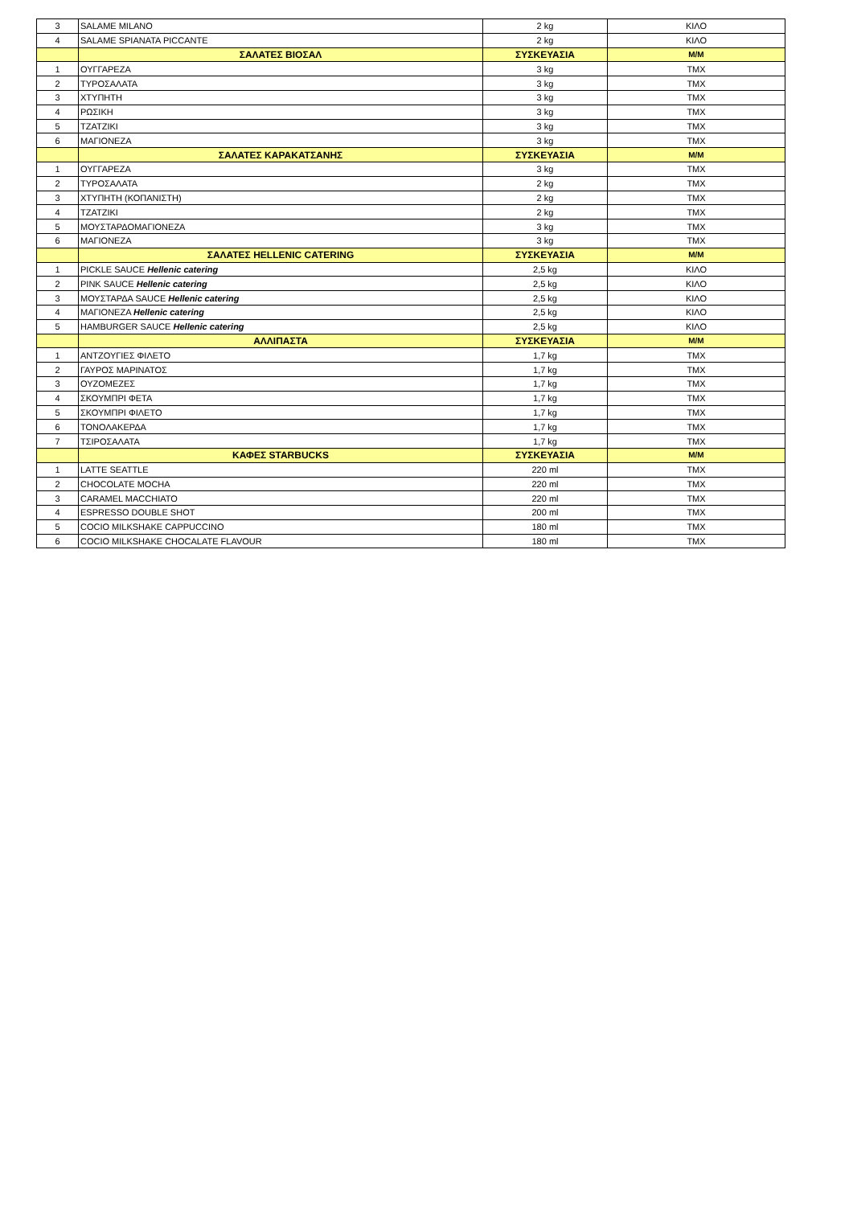| 3 | SALAME MILANO | 2 kg | ΚΙΛΟ |
| 4 | SALAME SPIANATA PICCANTE | 2 kg | ΚΙΛΟ |
| | ΣΑΛΑΤΕΣ ΒΙΟΣΑΛ | ΣΥΣΚΕΥΑΣΙΑ | Μ/Μ |
| 1 | ΟΥΓΓΑΡΕΖΑ | 3 kg | ΤΜΧ |
| 2 | ΤΥΡΟΣΑΛΑΤΑ | 3 kg | ΤΜΧ |
| 3 | ΧΤΥΠΗΤΗ | 3 kg | ΤΜΧ |
| 4 | ΡΩΣΙΚΗ | 3 kg | ΤΜΧ |
| 5 | ΤΖΑΤΖΙΚΙ | 3 kg | ΤΜΧ |
| 6 | ΜΑΓΙΟΝΕΖΑ | 3 kg | ΤΜΧ |
| | ΣΑΛΑΤΕΣ ΚΑΡΑΚΑΤΣΑΝΗΣ | ΣΥΣΚΕΥΑΣΙΑ | Μ/Μ |
| 1 | ΟΥΓΓΑΡΕΖΑ | 3 kg | ΤΜΧ |
| 2 | ΤΥΡΟΣΑΛΑΤΑ | 2 kg | ΤΜΧ |
| 3 | ΧΤΥΠΗΤΗ (ΚΟΠΑΝΙΣΤΗ) | 2 kg | ΤΜΧ |
| 4 | ΤΖΑΤΖΙΚΙ | 2 kg | ΤΜΧ |
| 5 | ΜΟΥΣΤΑΡΔΟΜΑΓΙΟΝΕΖΑ | 3 kg | ΤΜΧ |
| 6 | ΜΑΓΙΟΝΕΖΑ | 3 kg | ΤΜΧ |
| | ΣΑΛΑΤΕΣ HELLENIC CATERING | ΣΥΣΚΕΥΑΣΙΑ | Μ/Μ |
| 1 | PICKLE SAUCE Hellenic catering | 2,5 kg | ΚΙΛΟ |
| 2 | PINK SAUCE Hellenic catering | 2,5 kg | ΚΙΛΟ |
| 3 | ΜΟΥΣΤΑΡΔΑ SAUCE Hellenic catering | 2,5 kg | ΚΙΛΟ |
| 4 | ΜΑΓΙΟΝΕΖΑ Hellenic catering | 2,5 kg | ΚΙΛΟ |
| 5 | HAMBURGER SAUCE Hellenic catering | 2,5 kg | ΚΙΛΟ |
| | ΑΛΛΙΠΑΣΤΑ | ΣΥΣΚΕΥΑΣΙΑ | Μ/Μ |
| 1 | ΑΝΤΖΟΥΓΙΕΣ ΦΙΛΕΤΟ | 1,7 kg | ΤΜΧ |
| 2 | ΓΑΥΡΟΣ ΜΑΡΙΝΑΤΟΣ | 1,7 kg | ΤΜΧ |
| 3 | ΟΥΖΟΜΕΖΕΣ | 1,7 kg | ΤΜΧ |
| 4 | ΣΚΟΥΜΠΡΙ ΦΕΤΑ | 1,7 kg | ΤΜΧ |
| 5 | ΣΚΟΥΜΠΡΙ ΦΙΛΕΤΟ | 1,7 kg | ΤΜΧ |
| 6 | ΤΟΝΟΛΑΚΕΡΔΑ | 1,7 kg | ΤΜΧ |
| 7 | ΤΣΙΡΟΣΑΛΑΤΑ | 1,7 kg | ΤΜΧ |
| | ΚΑΦΕΣ STARBUCKS | ΣΥΣΚΕΥΑΣΙΑ | Μ/Μ |
| 1 | LATTE SEATTLE | 220 ml | ΤΜΧ |
| 2 | CHOCOLATE MOCHA | 220 ml | ΤΜΧ |
| 3 | CARAMEL MACCHIATO | 220 ml | ΤΜΧ |
| 4 | ESPRESSO DOUBLE SHOT | 200 ml | ΤΜΧ |
| 5 | COCIO MILKSHAKE CAPPUCCINO | 180 ml | ΤΜΧ |
| 6 | COCIO MILKSHAKE CHOCALATE FLAVOUR | 180 ml | ΤΜΧ |